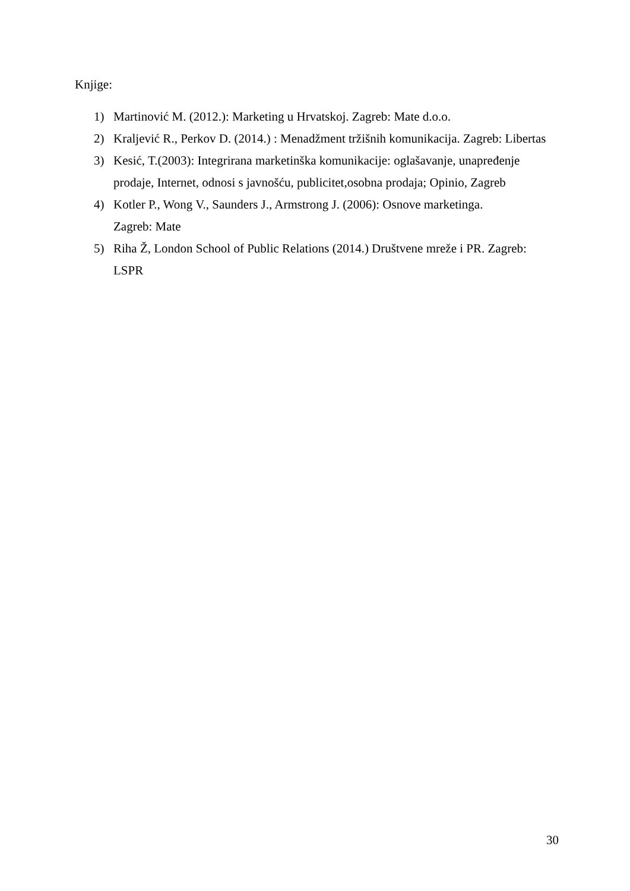Knjige:
1) Martinović M. (2012.): Marketing u Hrvatskoj. Zagreb: Mate d.o.o.
2) Kraljević R., Perkov D. (2014.) : Menadžment tržišnih komunikacija. Zagreb: Libertas
3) Kesić, T.(2003): Integrirana marketinška komunikacije: oglašavanje, unapređenje prodaje, Internet, odnosi s javnošću, publicitet,osobna prodaja; Opinio, Zagreb
4) Kotler P., Wong V., Saunders J., Armstrong J. (2006): Osnove marketinga.
Zagreb: Mate
5) Riha Ž, London School of Public Relations (2014.) Društvene mreže i PR. Zagreb:
LSPR
30